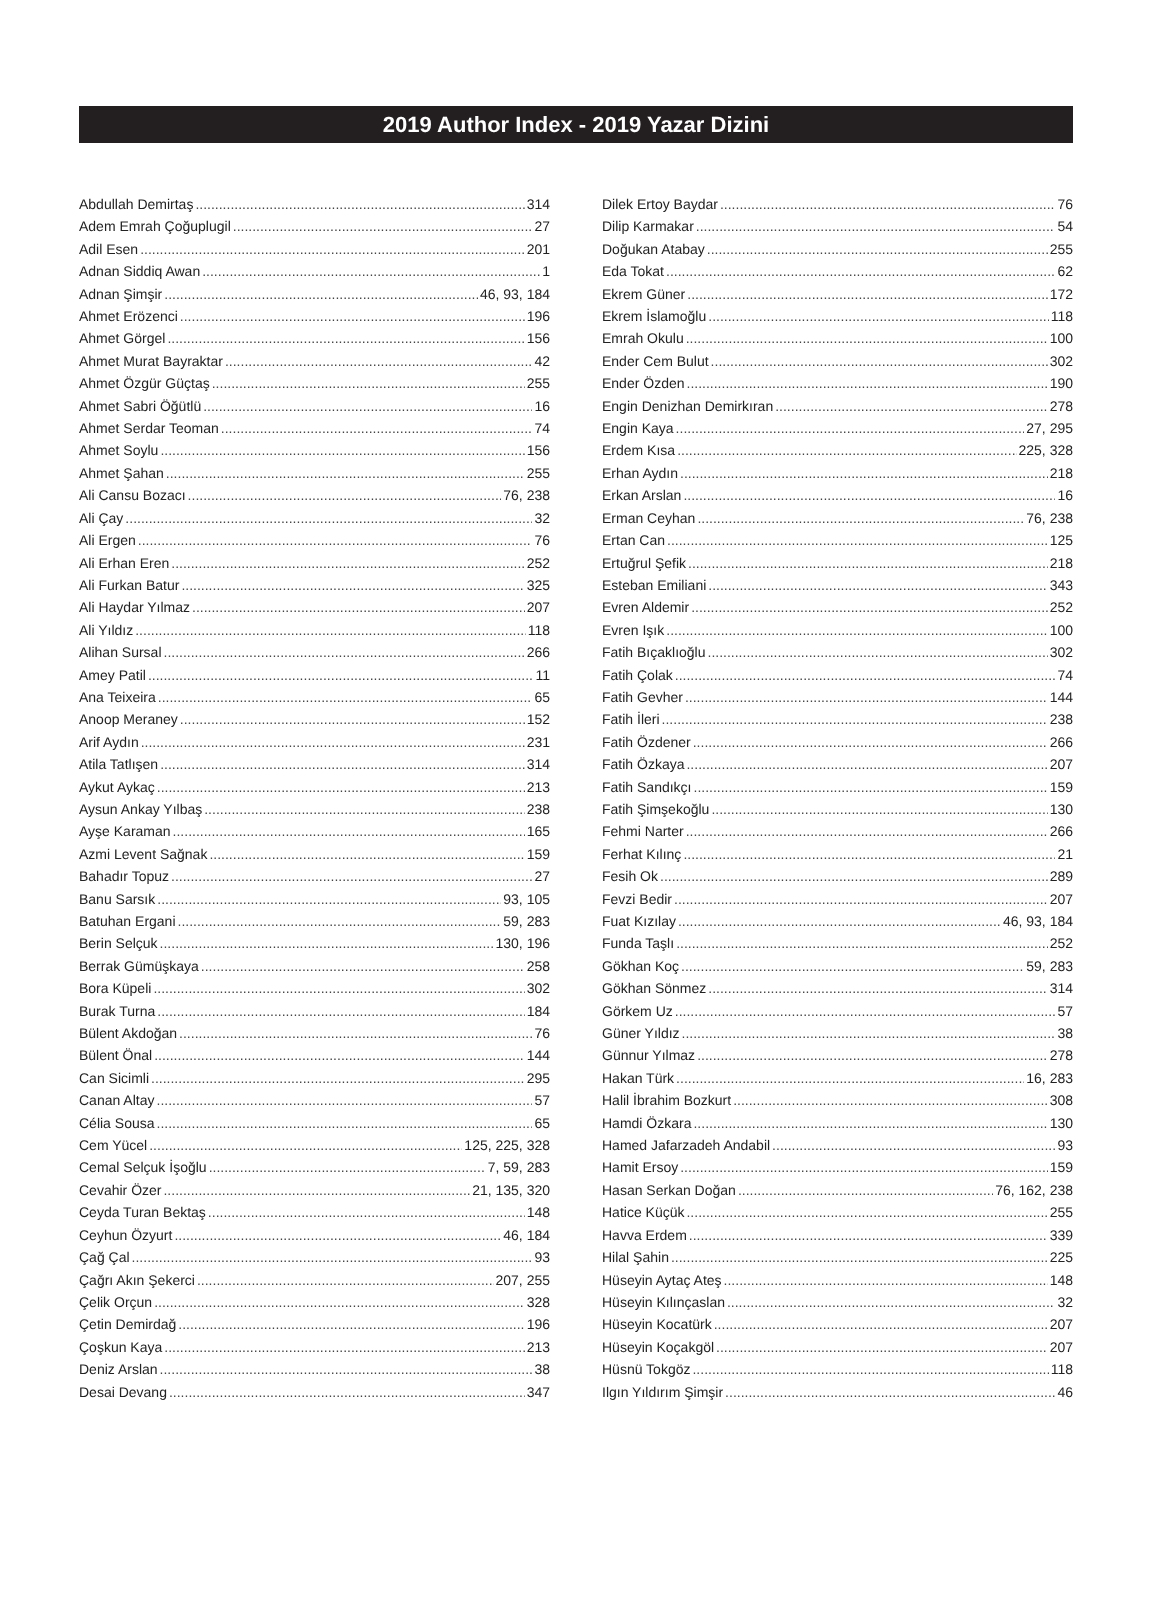2019 Author Index - 2019 Yazar Dizini
Abdullah Demirtaş 314
Adem Emrah Çoğuplugil 27
Adil Esen 201
Adnan Siddiq Awan 1
Adnan Şimşir 46, 93, 184
Ahmet Erözenci 196
Ahmet Görgel 156
Ahmet Murat Bayraktar 42
Ahmet Özgür Güçtaş 255
Ahmet Sabri Öğütlü 16
Ahmet Serdar Teoman 74
Ahmet Soylu 156
Ahmet Şahan 255
Ali Cansu Bozacı 76, 238
Ali Çay 32
Ali Ergen 76
Ali Erhan Eren 252
Ali Furkan Batur 325
Ali Haydar Yılmaz 207
Ali Yıldız 118
Alihan Sursal 266
Amey Patil 11
Ana Teixeira 65
Anoop Meraney 152
Arif Aydın 231
Atila Tatlışen 314
Aykut Aykaç 213
Aysun Ankay Yılbaş 238
Ayşe Karaman 165
Azmi Levent Sağnak 159
Bahadır Topuz 27
Banu Sarsık 93, 105
Batuhan Ergani 59, 283
Berin Selçuk 130, 196
Berrak Gümüşkaya 258
Bora Küpeli 302
Burak Turna 184
Bülent Akdoğan 76
Bülent Önal 144
Can Sicimli 295
Canan Altay 57
Célia Sousa 65
Cem Yücel 125, 225, 328
Cemal Selçuk İşoğlu 7, 59, 283
Cevahir Özer 21, 135, 320
Ceyda Turan Bektaş 148
Ceyhun Özyurt 46, 184
Çağ Çal 93
Çağrı Akın Şekerci 207, 255
Çelik Orçun 328
Çetin Demirdağ 196
Çoşkun Kaya 213
Deniz Arslan 38
Desai Devang 347
Dilek Ertoy Baydar 76
Dilip Karmakar 54
Doğukan Atabay 255
Eda Tokat 62
Ekrem Güner 172
Ekrem İslamoğlu 118
Emrah Okulu 100
Ender Cem Bulut 302
Ender Özden 190
Engin Denizhan Demirkıran 278
Engin Kaya 27, 295
Erdem Kısa 225, 328
Erhan Aydın 218
Erkan Arslan 16
Erman Ceyhan 76, 238
Ertan Can 125
Ertuğrul Şefik 218
Esteban Emiliani 343
Evren Aldemir 252
Evren Işık 100
Fatih Bıçaklıoğlu 302
Fatih Çolak 74
Fatih Gevher 144
Fatih İleri 238
Fatih Özdener 266
Fatih Özkaya 207
Fatih Sandıkçı 159
Fatih Şimşekoğlu 130
Fehmi Narter 266
Ferhat Kılınç 21
Fesih Ok 289
Fevzi Bedir 207
Fuat Kızılay 46, 93, 184
Funda Taşlı 252
Gökhan Koç 59, 283
Gökhan Sönmez 314
Görkem Uz 57
Güner Yıldız 38
Günnur Yılmaz 278
Hakan Türk 16, 283
Halil İbrahim Bozkurt 308
Hamdi Özkara 130
Hamed Jafarzadeh Andabil 93
Hamit Ersoy 159
Hasan Serkan Doğan 76, 162, 238
Hatice Küçük 255
Havva Erdem 339
Hilal Şahin 225
Hüseyin Aytaç Ateş 148
Hüseyin Kılınçaslan 32
Hüseyin Kocatürk 207
Hüseyin Koçakgöl 207
Hüsnü Tokgöz 118
Ilgın Yıldırım Şimşir 46